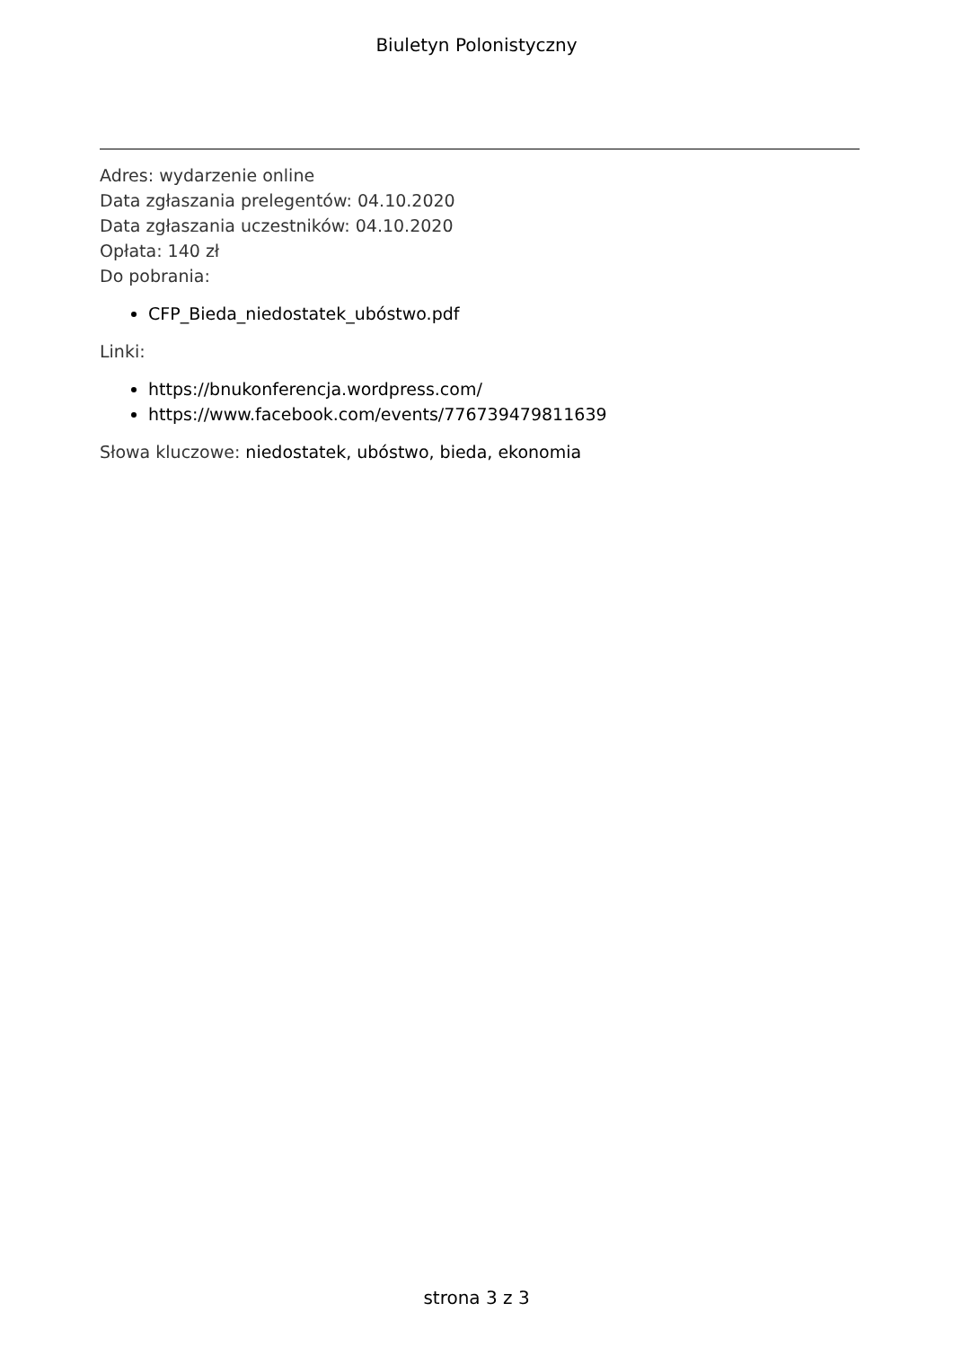Biuletyn Polonistyczny
Adres: wydarzenie online
Data zgłaszania prelegentów: 04.10.2020
Data zgłaszania uczestników: 04.10.2020
Opłata: 140 zł
Do pobrania:
CFP_Bieda_niedostatek_ubóstwo.pdf
Linki:
https://bnukonferencja.wordpress.com/
https://www.facebook.com/events/776739479811639
Słowa kluczowe: niedostatek, ubóstwo, bieda, ekonomia
strona 3 z 3